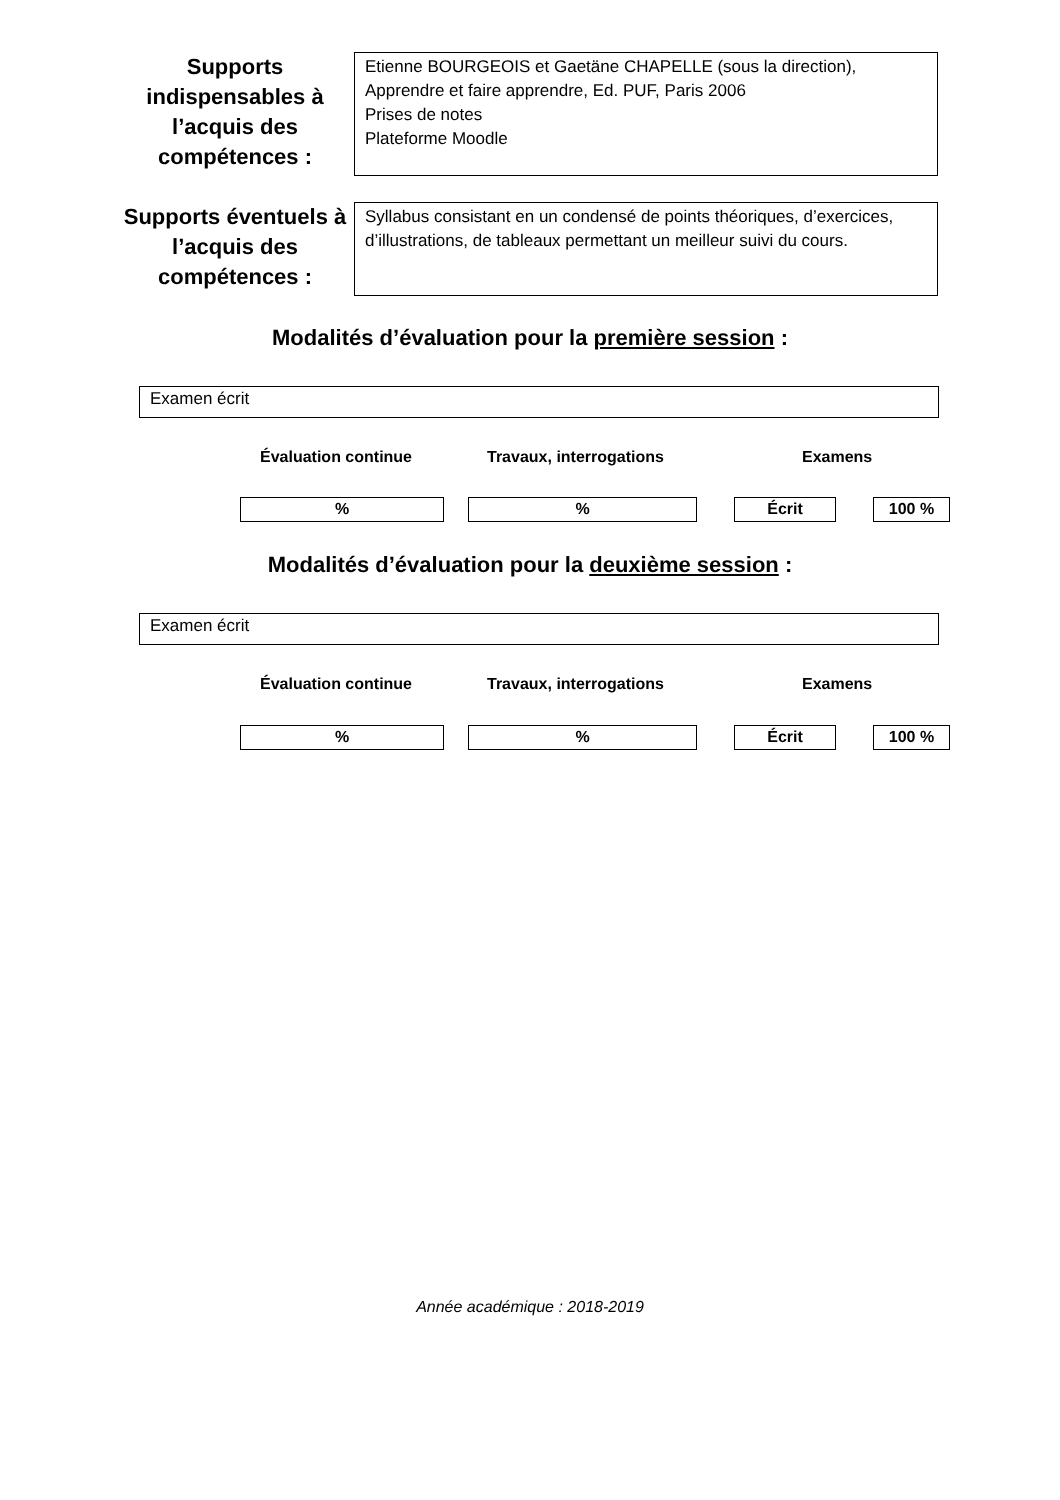Supports indispensables à l’acquis des compétences :
Etienne BOURGEOIS et Gaetäne CHAPELLE (sous la direction), Apprendre et faire apprendre, Ed. PUF, Paris 2006
Prises de notes
Plateforme Moodle
Supports éventuels à l’acquis des compétences :
Syllabus consistant en un condensé de points théoriques, d’exercices, d’illustrations, de tableaux permettant un meilleur suivi du cours.
Modalités d’évaluation pour la première session :
Examen écrit
Évaluation continue Travaux, interrogations Examens
% % Écrit 100 %
Modalités d’évaluation pour la deuxième session :
Examen écrit
Évaluation continue Travaux, interrogations Examens
% % Écrit 100 %
Année académique : 2018-2019